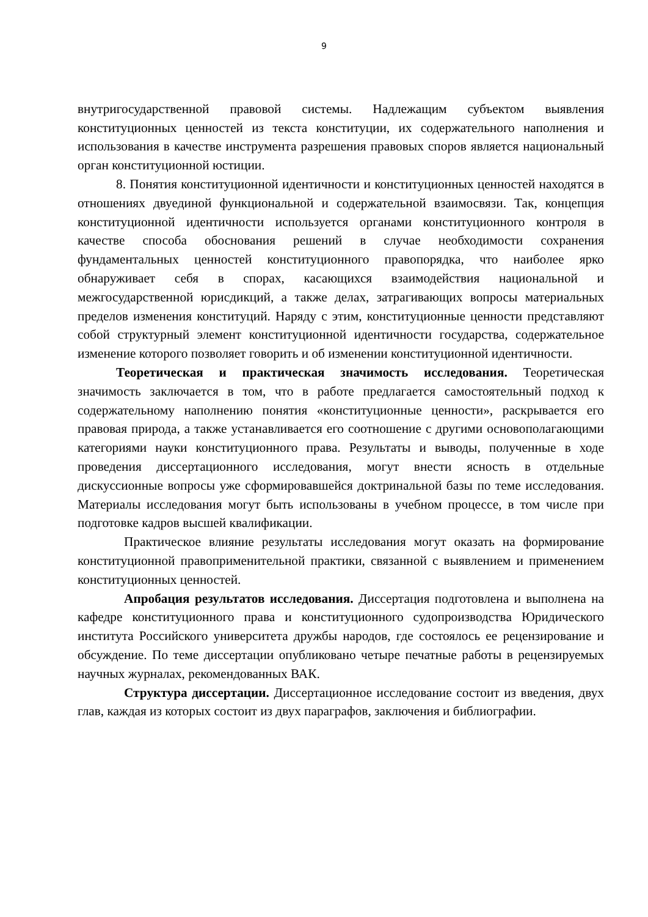9
внутригосударственной правовой системы. Надлежащим субъектом выявления конституционных ценностей из текста конституции, их содержательного наполнения и использования в качестве инструмента разрешения правовых споров является национальный орган конституционной юстиции.
8. Понятия конституционной идентичности и конституционных ценностей находятся в отношениях двуединой функциональной и содержательной взаимосвязи. Так, концепция конституционной идентичности используется органами конституционного контроля в качестве способа обоснования решений в случае необходимости сохранения фундаментальных ценностей конституционного правопорядка, что наиболее ярко обнаруживает себя в спорах, касающихся взаимодействия национальной и межгосударственной юрисдикций, а также делах, затрагивающих вопросы материальных пределов изменения конституций. Наряду с этим, конституционные ценности представляют собой структурный элемент конституционной идентичности государства, содержательное изменение которого позволяет говорить и об изменении конституционной идентичности.
Теоретическая и практическая значимость исследования. Теоретическая значимость заключается в том, что в работе предлагается самостоятельный подход к содержательному наполнению понятия «конституционные ценности», раскрывается его правовая природа, а также устанавливается его соотношение с другими основополагающими категориями науки конституционного права. Результаты и выводы, полученные в ходе проведения диссертационного исследования, могут внести ясность в отдельные дискуссионные вопросы уже сформировавшейся доктринальной базы по теме исследования. Материалы исследования могут быть использованы в учебном процессе, в том числе при подготовке кадров высшей квалификации.
Практическое влияние результаты исследования могут оказать на формирование конституционной правоприменительной практики, связанной с выявлением и применением конституционных ценностей.
Апробация результатов исследования. Диссертация подготовлена и выполнена на кафедре конституционного права и конституционного судопроизводства Юридического института Российского университета дружбы народов, где состоялось ее рецензирование и обсуждение. По теме диссертации опубликовано четыре печатные работы в рецензируемых научных журналах, рекомендованных ВАК.
Структура диссертации. Диссертационное исследование состоит из введения, двух глав, каждая из которых состоит из двух параграфов, заключения и библиографии.